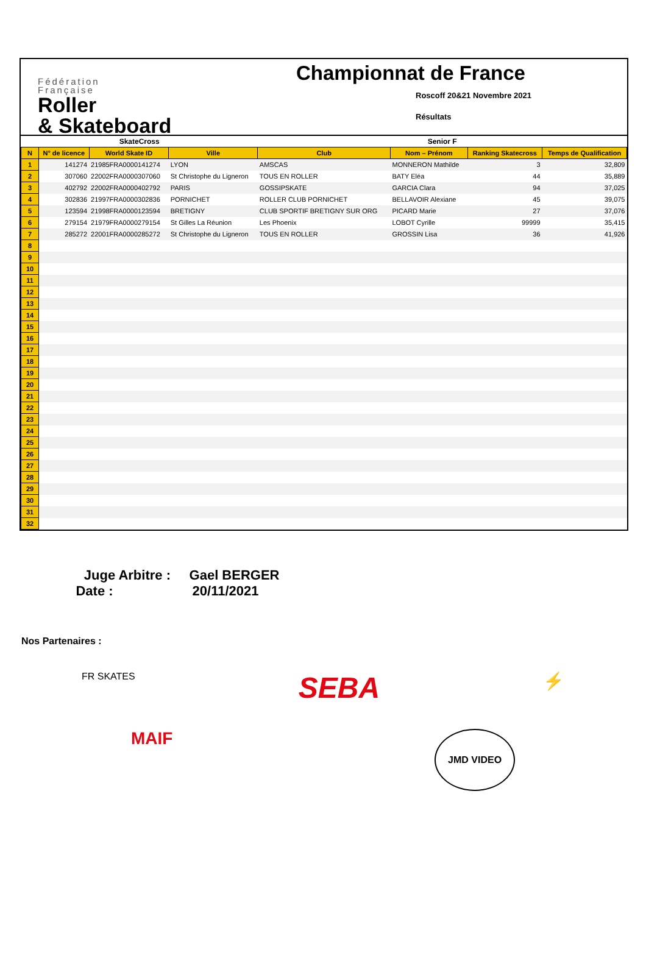Fédération
Française
Roller
& Skateboard
Championnat de France
Roscoff 20&21 Novembre 2021
Résultats
| SkateCross | | | | Senior F | | | |
| N | N° de licence | World Skate ID | Ville | Club | Nom – Prénom | Ranking Skatecross | Temps de Qualification |
| 1 | 141274 | 21985FRA0000141274 | LYON | AMSCAS | MONNERON Mathilde | 3 | 32,809 |
| 2 | 307060 | 22002FRA0000307060 | St Christophe du Ligneron | TOUS EN ROLLER | BATY Eléa | 44 | 35,889 |
| 3 | 402792 | 22002FRA0000402792 | PARIS | GOSSIPSKATE | GARCIA Clara | 94 | 37,025 |
| 4 | 302836 | 21997FRA0000302836 | PORNICHET | ROLLER CLUB PORNICHET | BELLAVOIR Alexiane | 45 | 39,075 |
| 5 | 123594 | 21998FRA0000123594 | BRETIGNY | CLUB SPORTIF BRETIGNY SUR ORG | PICARD Marie | 27 | 37,076 |
| 6 | 279154 | 21979FRA0000279154 | St Gilles La Réunion | Les Phoenix | LOBOT Cyrille | 99999 | 35,415 |
| 7 | 285272 | 22001FRA0000285272 | St Christophe du Ligneron | TOUS EN ROLLER | GROSSIN Lisa | 36 | 41,926 |
| 8 | | | | | | | |
| 9 | | | | | | | |
| 10 | | | | | | | |
| 11 | | | | | | | |
| 12 | | | | | | | |
| 13 | | | | | | | |
| 14 | | | | | | | |
| 15 | | | | | | | |
| 16 | | | | | | | |
| 17 | | | | | | | |
| 18 | | | | | | | |
| 19 | | | | | | | |
| 20 | | | | | | | |
| 21 | | | | | | | |
| 22 | | | | | | | |
| 23 | | | | | | | |
| 24 | | | | | | | |
| 25 | | | | | | | |
| 26 | | | | | | | |
| 27 | | | | | | | |
| 28 | | | | | | | |
| 29 | | | | | | | |
| 30 | | | | | | | |
| 31 | | | | | | | |
| 32 | | | | | | | |
Juge Arbitre : Gael BERGER
Date : 20/11/2021
Nos Partenaires :
FR SKATES SEBA ⚡
MAIF JMD VIDEO